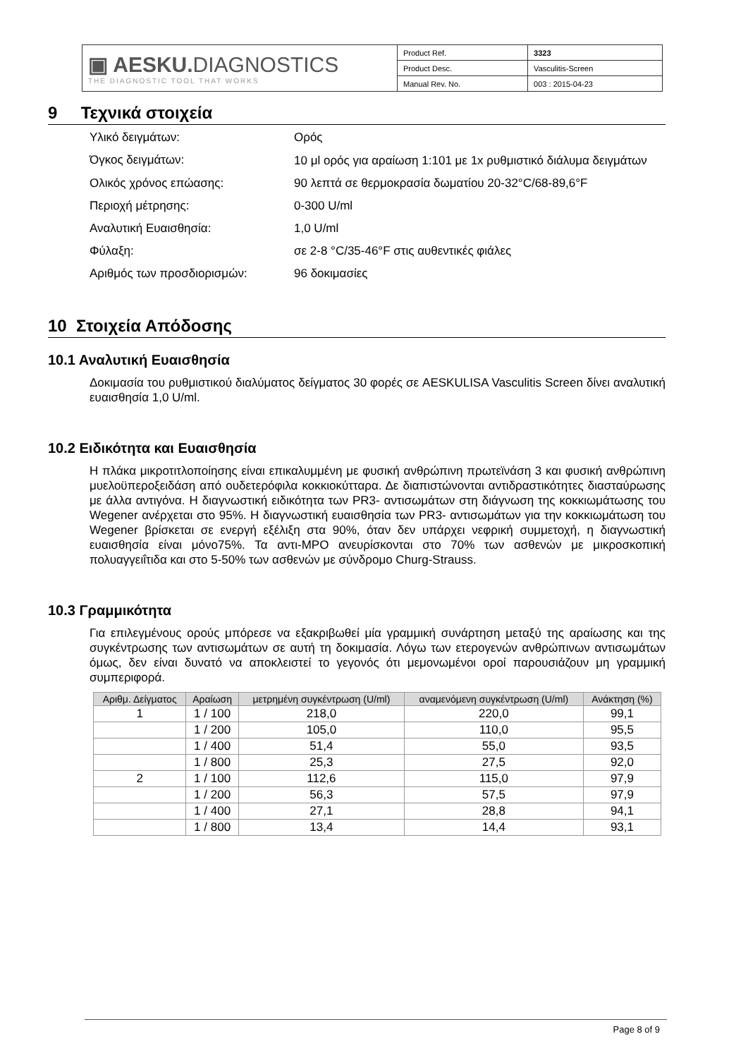| ▣ AESKU. DIAGNOSTICS THE DIAGNOSTIC TOOL THAT WORKS | Product Ref. | 3323 |
| | Product Desc. | Vasculitis-Screen |
| | Manual Rev. No. | 003 : 2015-04-23 |
9 Τεχνικά στοιχεία
Υλικό δειγμάτων: Ορός
Όγκος δειγμάτων:
10 μl ορός για αραίωση 1:101 με 1x ρυθμιστικό διάλυμα δειγμάτων
Ολικός χρόνος επώασης: 90 λεπτά σε θερμοκρασία δωματίου 20-32°C/68-89,6°F
Περιοχή μέτρησης: 0-300 U/ml
Αναλυτική Ευαισθησία: 1,0 U/ml
Φύλαξη: σε 2-8 °C/35-46°F στις αυθεντικές φιάλες
Αριθμός των προσδιορισμών: 96 δοκιμασίες
10 Στοιχεία Απόδοσης
10.1 Αναλυτική Ευαισθησία
Δοκιμασία του ρυθμιστικού διαλύματος δείγματος 30 φορές σε AESKULISA Vasculitis Screen δίνει αναλυτική ευαισθησία 1,0 U/ml.
10.2 Ειδικότητα και Ευαισθησία
Η πλάκα μικροτιτλοποίησης είναι επικαλυμμένη με φυσική ανθρώπινη πρωτεϊνάση 3 και φυσική ανθρώπινη μυελοϋπεροξειδάση από ουδετερόφιλα κοκκιοκύτταρα. Δε διαπιστώνονται αντιδραστικότητες διασταύρωσης με άλλα αντιγόνα. Η διαγνωστική ειδικότητα των PR3- αντισωμάτων στη διάγνωση της κοκκιωμάτωσης του Wegener ανέρχεται στο 95%. Η διαγνωστική ευαισθησία των PR3- αντισωμάτων για την κοκκιωμάτωση του Wegener βρίσκεται σε ενεργή εξέλιξη στα 90%, όταν δεν υπάρχει νεφρική συμμετοχή, η διαγνωστική ευαισθησία είναι μόνο75%. Τα αντι-MPO ανευρίσκονται στο 70% των ασθενών με μικροσκοπική πολυαγγειΐτιδα και στο 5-50% των ασθενών με σύνδρομο Churg-Strauss.
10.3 Γραμμικότητα
Για επιλεγμένους ορούς μπόρεσε να εξακριβωθεί μία γραμμική συνάρτηση μεταξύ της αραίωσης και της συγκέντρωσης των αντισωμάτων σε αυτή τη δοκιμασία. Λόγω των ετερογενών ανθρώπινων αντισωμάτων όμως, δεν είναι δυνατό να αποκλειστεί το γεγονός ότι μεμονωμένοι οροί παρουσιάζουν μη γραμμική συμπεριφορά.
| Αριθμ. Δείγματος | Αραίωση | μετρημένη συγκέντρωση (U/ml) | αναμενόμενη συγκέντρωση (U/ml) | Ανάκτηση (%) |
| --- | --- | --- | --- | --- |
| 1 | 1 / 100 | 218,0 | 220,0 | 99,1 |
| | 1 / 200 | 105,0 | 110,0 | 95,5 |
| | 1 / 400 | 51,4 | 55,0 | 93,5 |
| | 1 / 800 | 25,3 | 27,5 | 92,0 |
| 2 | 1 / 100 | 112,6 | 115,0 | 97,9 |
| | 1 / 200 | 56,3 | 57,5 | 97,9 |
| | 1 / 400 | 27,1 | 28,8 | 94,1 |
| | 1 / 800 | 13,4 | 14,4 | 93,1 |
Page 8 of 9